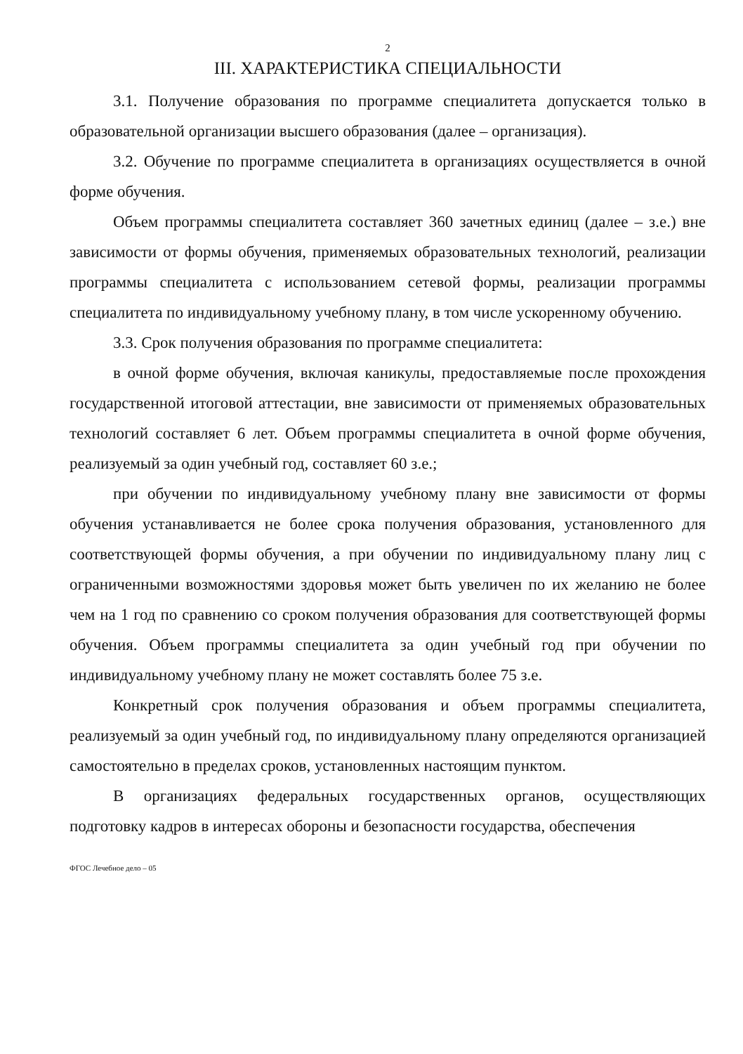2
III. ХАРАКТЕРИСТИКА СПЕЦИАЛЬНОСТИ
3.1. Получение образования по программе специалитета допускается только в образовательной организации высшего образования (далее – организация).
3.2. Обучение по программе специалитета в организациях осуществляется в очной форме обучения.
Объем программы специалитета составляет 360 зачетных единиц (далее – з.е.) вне зависимости от формы обучения, применяемых образовательных технологий, реализации программы специалитета с использованием сетевой формы, реализации программы специалитета по индивидуальному учебному плану, в том числе ускоренному обучению.
3.3. Срок получения образования по программе специалитета:
в очной форме обучения, включая каникулы, предоставляемые после прохождения государственной итоговой аттестации, вне зависимости от применяемых образовательных технологий составляет 6 лет. Объем программы специалитета в очной форме обучения, реализуемый за один учебный год, составляет 60 з.е.;
при обучении по индивидуальному учебному плану вне зависимости от формы обучения устанавливается не более срока получения образования, установленного для соответствующей формы обучения, а при обучении по индивидуальному плану лиц с ограниченными возможностями здоровья может быть увеличен по их желанию не более чем на 1 год по сравнению со сроком получения образования для соответствующей формы обучения. Объем программы специалитета за один учебный год при обучении по индивидуальному учебному плану не может составлять более 75 з.е.
Конкретный срок получения образования и объем программы специалитета, реализуемый за один учебный год, по индивидуальному плану определяются организацией самостоятельно в пределах сроков, установленных настоящим пунктом.
В организациях федеральных государственных органов, осуществляющих подготовку кадров в интересах обороны и безопасности государства, обеспечения
ФГОС Лечебное дело – 05